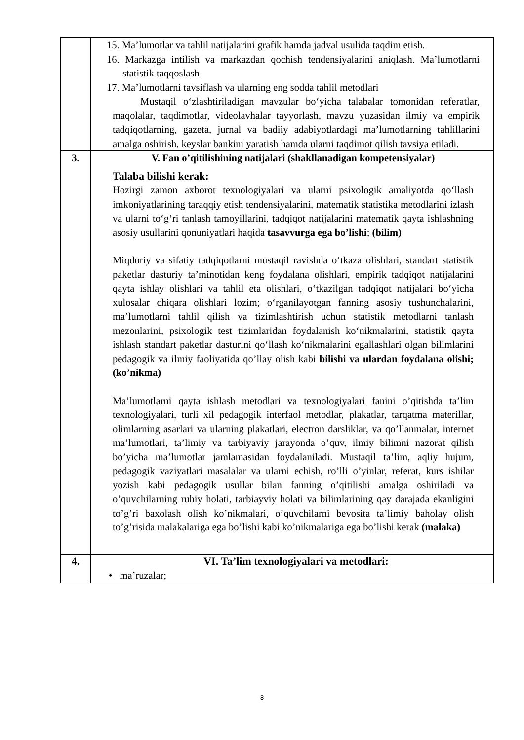| | 15. Ma’lumotlar va tahlil natijalarini grafik hamda jadval usulida taqdim etish. 16. Markazga intilish va markazdan qochish tendensiyalarini aniqlash. Ma’lumotlarni statistik taqqoslash 17. Ma’lumotlarni tavsiflash va ularning eng sodda tahlil metodlari Mustaqil o‘zlashtiriladigan mavzular bo‘yicha talabalar tomonidan referatlar, maqolalar, taqdimotlar, videolavhalar tayyorlash, mavzu yuzasidan ilmiy va empirik tadqiqotlarning, gazeta, jurnal va badiiy adabiyotlardagi ma’lumotlarning tahlillarini amalga oshirish, keyslar bankini yaratish hamda ularni taqdimot qilish tavsiya etiladi. |
| 3. | V. Fan o’qitilishining natijalari (shakllanadigan kompetensiyalar) Talaba bilishi kerak: Hozirgi zamon axborot texnologiyalari va ularni psixologik amaliyotda qo‘llash imkoniyatlarining taraqqiy etish tendensiyalarini, matematik statistika metodlarini izlash va ularni to‘g‘ri tanlash tamoyillarini, tadqiqot natijalarini matematik qayta ishlashning asosiy usullarini qonuniyatlari haqida tasavvurga ega bo’lishi ; (bilim) Miqdoriy va sifatiy tadqiqotlarni mustaqil ravishda o‘tkaza olishlari, standart statistik paketlar dasturiy ta’minotidan keng foydalana olishlari, empirik tadqiqot natijalarini qayta ishlay olishlari va tahlil eta olishlari, o‘tkazilgan tadqiqot natijalari bo‘yicha xulosalar chiqara olishlari lozim; o‘rganilayotgan fanning asosiy tushunchalarini, ma’lumotlarni tahlil qilish va tizimlashtirish uchun statistik metodlarni tanlash mezonlarini, psixologik test tizimlaridan foydalanish ko‘nikmalarini, statistik qayta ishlash standart paketlar dasturini qo‘llash ko‘nikmalarini egallashlari olgan bilimlarini pedagogik va ilmiy faoliyatida qo’llay olish kabi bilishi va ulardan foydalana olishi; (ko’nikma) Ma’lumotlarni qayta ishlash metodlari va texnologiyalari fanini o’qitishda ta’lim texnologiyalari, turli xil pedagogik interfaol metodlar, plakatlar, tarqatma materillar, olimlarning asarlari va ularning plakatlari, electron darsliklar, va qo’llanmalar, internet ma’lumotlari, ta’limiy va tarbiyaviy jarayonda o’quv, ilmiy bilimni nazorat qilish bo’yicha ma’lumotlar jamlamasidan foydalaniladi. Mustaqil ta’lim, aqliy hujum, pedagogik vaziyatlari masalalar va ularni echish, ro’lli o’yinlar, referat, kurs ishilar yozish kabi pedagogik usullar bilan fanning o’qitilishi amalga oshiriladi va o’quvchilarning ruhiy holati, tarbiayviy holati va bilimlarining qay darajada ekanligini to’g’ri baxolash olish ko’nikmalari, o’quvchilarni bevosita ta’limiy baholay olish to’g’risida malakalariga ega bo’lishi kabi ko’nikmalariga ega bo’lishi kerak (malaka) |
| 4. | VI. Ta’lim texnologiyalari va metodlari: • ma’ruzalar; |
8